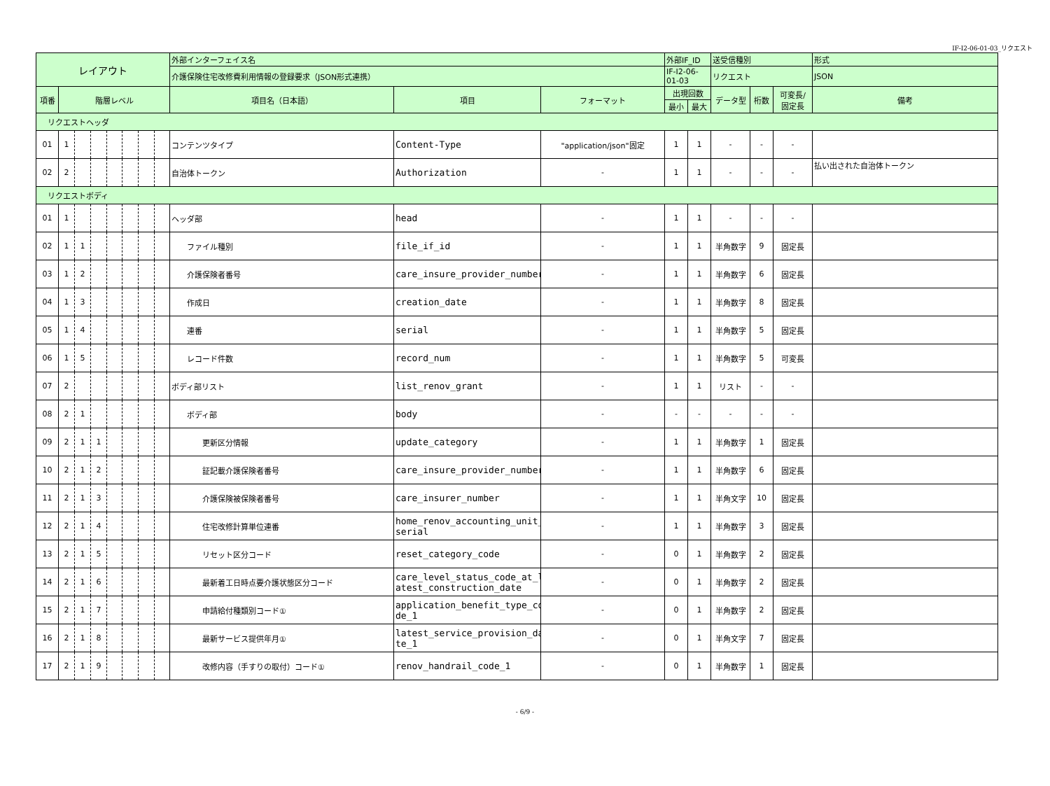IF-I2-06-01-03_リクエスト
| レイアウト | | | | | | | | 外部インターフェイス名 | | | 外部IF_ID | | 送受信種別 | | | 形式 |
| | | | | | | | | 介護保険住宅改修費利用情報の登録要求（JSON形式連携） | | | IF-I2-06-01-03 | | リクエスト | | | JSON |
| 項番 | 階層レベル | | | | | | | 項目名（日本語） | 項目 | フォーマット | 出現回数 | | データ型 | 桁数 | 可変長/ 固定長 | 備考 |
| | | | | | | | | | | | 最小 | 最大 | | | | |
| リクエストヘッダ | | | | | | | | | | | | | | | | |
| 01 | 1 | | | | | | | コンテンツタイプ | Content-Type | "application/json"固定 | 1 | 1 | - | - | - | |
| 02 | 2 | | | | | | | 自治体トークン | Authorization | - | 1 | 1 | - | - | - | 払い出された自治体トークン |
| リクエストボディ | | | | | | | | | | | | | | | | |
| 01 | 1 | | | | | | | ヘッダ部 | head | - | 1 | 1 | - | - | - | |
| 02 | 1 | 1 | | | | | | ファイル種別 | file_if_id | - | 1 | 1 | 半角数字 | 9 | 固定長 | |
| 03 | 1 | 2 | | | | | | 介護保険者番号 | care_insure_provider_number | - | 1 | 1 | 半角数字 | 6 | 固定長 | |
| 04 | 1 | 3 | | | | | | 作成日 | creation_date | - | 1 | 1 | 半角数字 | 8 | 固定長 | |
| 05 | 1 | 4 | | | | | | 連番 | serial | - | 1 | 1 | 半角数字 | 5 | 固定長 | |
| 06 | 1 | 5 | | | | | | レコード件数 | record_num | - | 1 | 1 | 半角数字 | 5 | 可変長 | |
| 07 | 2 | | | | | | | ボディ部リスト | list_renov_grant | - | 1 | 1 | リスト | - | - | |
| 08 | 2 | 1 | | | | | | ボディ部 | body | - | - | - | - | - | - | |
| 09 | 2 | 1 | 1 | | | | | 更新区分情報 | update_category | - | 1 | 1 | 半角数字 | 1 | 固定長 | |
| 10 | 2 | 1 | 2 | | | | | 証記載介護保険者番号 | care_insure_provider_number | - | 1 | 1 | 半角数字 | 6 | 固定長 | |
| 11 | 2 | 1 | 3 | | | | | 介護保険被保険者番号 | care_insurer_number | - | 1 | 1 | 半角文字 | 10 | 固定長 | |
| 12 | 2 | 1 | 4 | | | | | 住宅改修計算単位連番 | home_renov_accounting_unit_ serial | - | 1 | 1 | 半角数字 | 3 | 固定長 | |
| 13 | 2 | 1 | 5 | | | | | リセット区分コード | reset_category_code | - | 0 | 1 | 半角数字 | 2 | 固定長 | |
| 14 | 2 | 1 | 6 | | | | | 最新着工日時点要介護状態区分コード | care_level_status_code_at_l atest_construction_date | - | 0 | 1 | 半角数字 | 2 | 固定長 | |
| 15 | 2 | 1 | 7 | | | | | 申請給付種類別コード① | application_benefit_type_co de_1 | - | 0 | 1 | 半角数字 | 2 | 固定長 | |
| 16 | 2 | 1 | 8 | | | | | 最新サービス提供年月① | latest_service_provision_da te_1 | - | 0 | 1 | 半角文字 | 7 | 固定長 | |
| 17 | 2 | 1 | 9 | | | | | 改修内容（手すりの取付）コード① | renov_handrail_code_1 | - | 0 | 1 | 半角数字 | 1 | 固定長 | |
- 6/9 -